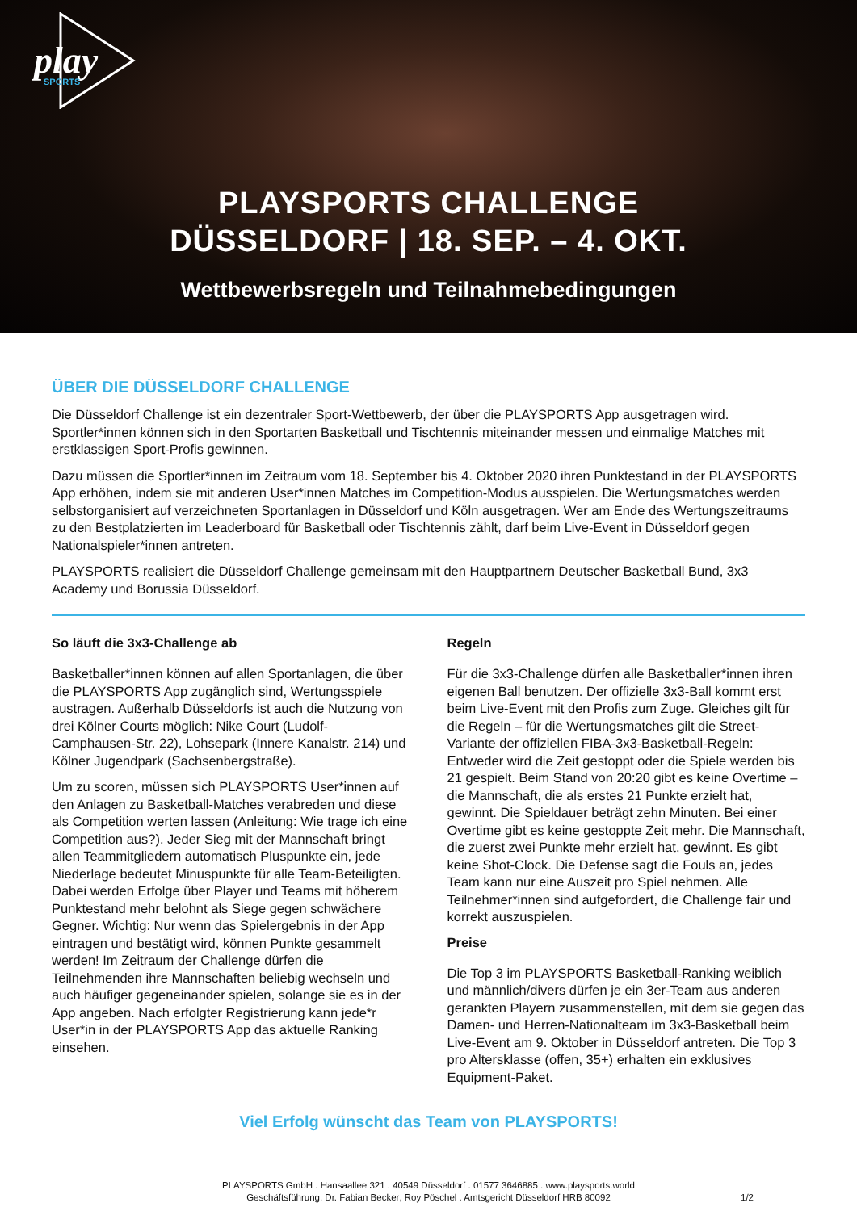play
SPORTS
PLAYSPORTS CHALLENGE
DÜSSELDORF | 18. SEP. – 4. OKT.
Wettbewerbsregeln und Teilnahmebedingungen
ÜBER DIE DÜSSELDORF CHALLENGE
Die Düsseldorf Challenge ist ein dezentraler Sport-Wettbewerb, der über die PLAYSPORTS App ausgetragen wird. Sportler*innen können sich in den Sportarten Basketball und Tischtennis miteinander messen und einmalige Matches mit erstklassigen Sport-Profis gewinnen.
Dazu müssen die Sportler*innen im Zeitraum vom 18. September bis 4. Oktober 2020 ihren Punktestand in der PLAYSPORTS App erhöhen, indem sie mit anderen User*innen Matches im Competition-Modus ausspielen. Die Wertungsmatches werden selbstorganisiert auf verzeichneten Sportanlagen in Düsseldorf und Köln ausgetragen. Wer am Ende des Wertungszeitraums zu den Bestplatzierten im Leaderboard für Basketball oder Tischtennis zählt, darf beim Live-Event in Düsseldorf gegen Nationalspieler*innen antreten.
PLAYSPORTS realisiert die Düsseldorf Challenge gemeinsam mit den Hauptpartnern Deutscher Basketball Bund, 3x3 Academy und Borussia Düsseldorf.
So läuft die 3x3-Challenge ab
Basketballer*innen können auf allen Sportanlagen, die über die PLAYSPORTS App zugänglich sind, Wertungsspiele austragen. Außerhalb Düsseldorfs ist auch die Nutzung von drei Kölner Courts möglich: Nike Court (Ludolf-Camphausen-Str. 22), Lohsepark (Innere Kanalstr. 214) und Kölner Jugendpark (Sachsenbergstraße).
Um zu scoren, müssen sich PLAYSPORTS User*innen auf den Anlagen zu Basketball-Matches verabreden und diese als Competition werten lassen (Anleitung: Wie trage ich eine Competition aus?). Jeder Sieg mit der Mannschaft bringt allen Teammitgliedern automatisch Pluspunkte ein, jede Niederlage bedeutet Minuspunkte für alle Team-Beteiligten. Dabei werden Erfolge über Player und Teams mit höherem Punktestand mehr belohnt als Siege gegen schwächere Gegner. Wichtig: Nur wenn das Spielergebnis in der App eintragen und bestätigt wird, können Punkte gesammelt werden! Im Zeitraum der Challenge dürfen die Teilnehmenden ihre Mannschaften beliebig wechseln und auch häufiger gegeneinander spielen, solange sie es in der App angeben. Nach erfolgter Registrierung kann jede*r User*in in der PLAYSPORTS App das aktuelle Ranking einsehen.
Regeln
Für die 3x3-Challenge dürfen alle Basketballer*innen ihren eigenen Ball benutzen. Der offizielle 3x3-Ball kommt erst beim Live-Event mit den Profis zum Zuge. Gleiches gilt für die Regeln – für die Wertungsmatches gilt die Street-Variante der offiziellen FIBA-3x3-Basketball-Regeln: Entweder wird die Zeit gestoppt oder die Spiele werden bis 21 gespielt. Beim Stand von 20:20 gibt es keine Overtime – die Mannschaft, die als erstes 21 Punkte erzielt hat, gewinnt. Die Spieldauer beträgt zehn Minuten. Bei einer Overtime gibt es keine gestoppte Zeit mehr. Die Mannschaft, die zuerst zwei Punkte mehr erzielt hat, gewinnt. Es gibt keine Shot-Clock. Die Defense sagt die Fouls an, jedes Team kann nur eine Auszeit pro Spiel nehmen. Alle Teilnehmer*innen sind aufgefordert, die Challenge fair und korrekt auszuspielen.
Preise
Die Top 3 im PLAYSPORTS Basketball-Ranking weiblich und männlich/divers dürfen je ein 3er-Team aus anderen gerankten Playern zusammenstellen, mit dem sie gegen das Damen- und Herren-Nationalteam im 3x3-Basketball beim Live-Event am 9. Oktober in Düsseldorf antreten. Die Top 3 pro Altersklasse (offen, 35+) erhalten ein exklusives Equipment-Paket.
Viel Erfolg wünscht das Team von PLAYSPORTS!
PLAYSPORTS GmbH . Hansaallee 321 . 40549 Düsseldorf . 01577 3646885 . www.playsports.world
Geschäftsführung: Dr. Fabian Becker; Roy Pöschel . Amtsgericht Düsseldorf HRB 80092
1/2